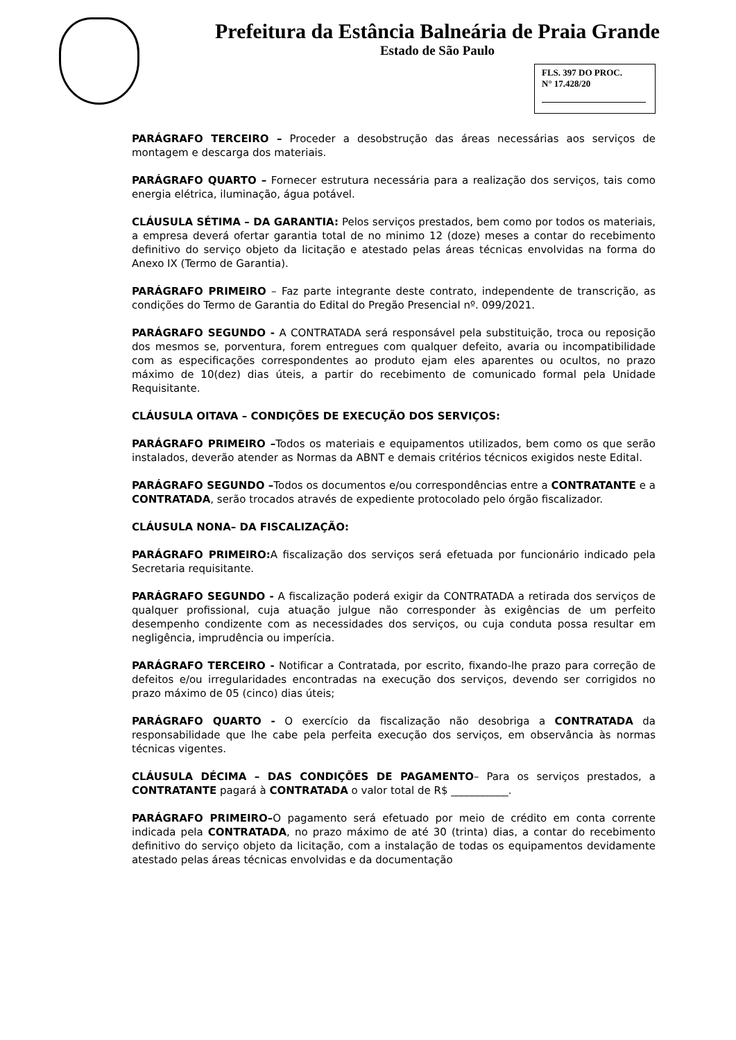Prefeitura da Estância Balneária de Praia Grande
Estado de São Paulo
FLS. 397 DO PROC.
N° 17.428/20
PARÁGRAFO TERCEIRO – Proceder a desobstrução das áreas necessárias aos serviços de montagem e descarga dos materiais.
PARÁGRAFO QUARTO – Fornecer estrutura necessária para a realização dos serviços, tais como energia elétrica, iluminação, água potável.
CLÁUSULA SÉTIMA – DA GARANTIA: Pelos serviços prestados, bem como por todos os materiais, a empresa deverá ofertar garantia total de no minimo 12 (doze) meses a contar do recebimento definitivo do serviço objeto da licitação e atestado pelas áreas técnicas envolvidas na forma do Anexo IX (Termo de Garantia).
PARÁGRAFO PRIMEIRO – Faz parte integrante deste contrato, independente de transcrição, as condições do Termo de Garantia do Edital do Pregão Presencial nº. 099/2021.
PARÁGRAFO SEGUNDO - A CONTRATADA será responsável pela substituição, troca ou reposição dos mesmos se, porventura, forem entregues com qualquer defeito, avaria ou incompatibilidade com as especificações correspondentes ao produto ejam eles aparentes ou ocultos, no prazo máximo de 10(dez) dias úteis, a partir do recebimento de comunicado formal pela Unidade Requisitante.
CLÁUSULA OITAVA – CONDIÇÕES DE EXECUÇÃO DOS SERVIÇOS:
PARÁGRAFO PRIMEIRO –Todos os materiais e equipamentos utilizados, bem como os que serão instalados, deverão atender as Normas da ABNT e demais critérios técnicos exigidos neste Edital.
PARÁGRAFO SEGUNDO –Todos os documentos e/ou correspondências entre a CONTRATANTE e a CONTRATADA, serão trocados através de expediente protocolado pelo órgão fiscalizador.
CLÁUSULA NONA– DA FISCALIZAÇÃO:
PARÁGRAFO PRIMEIRO: A fiscalização dos serviços será efetuada por funcionário indicado pela Secretaria requisitante.
PARÁGRAFO SEGUNDO - A fiscalização poderá exigir da CONTRATADA a retirada dos serviços de qualquer profissional, cuja atuação julgue não corresponder às exigências de um perfeito desempenho condizente com as necessidades dos serviços, ou cuja conduta possa resultar em negligência, imprudência ou imperícia.
PARÁGRAFO TERCEIRO - Notificar a Contratada, por escrito, fixando-lhe prazo para correção de defeitos e/ou irregularidades encontradas na execução dos serviços, devendo ser corrigidos no prazo máximo de 05 (cinco) dias úteis;
PARÁGRAFO QUARTO - O exercício da fiscalização não desobriga a CONTRATADA da responsabilidade que lhe cabe pela perfeita execução dos serviços, em observância às normas técnicas vigentes.
CLÁUSULA DÉCIMA – DAS CONDIÇÕES DE PAGAMENTO– Para os serviços prestados, a CONTRATANTE pagará à CONTRATADA o valor total de R$ ___________.
PARÁGRAFO PRIMEIRO–O pagamento será efetuado por meio de crédito em conta corrente indicada pela CONTRATADA, no prazo máximo de até 30 (trinta) dias, a contar do recebimento definitivo do serviço objeto da licitação, com a instalação de todas os equipamentos devidamente atestado pelas áreas técnicas envolvidas e da documentação